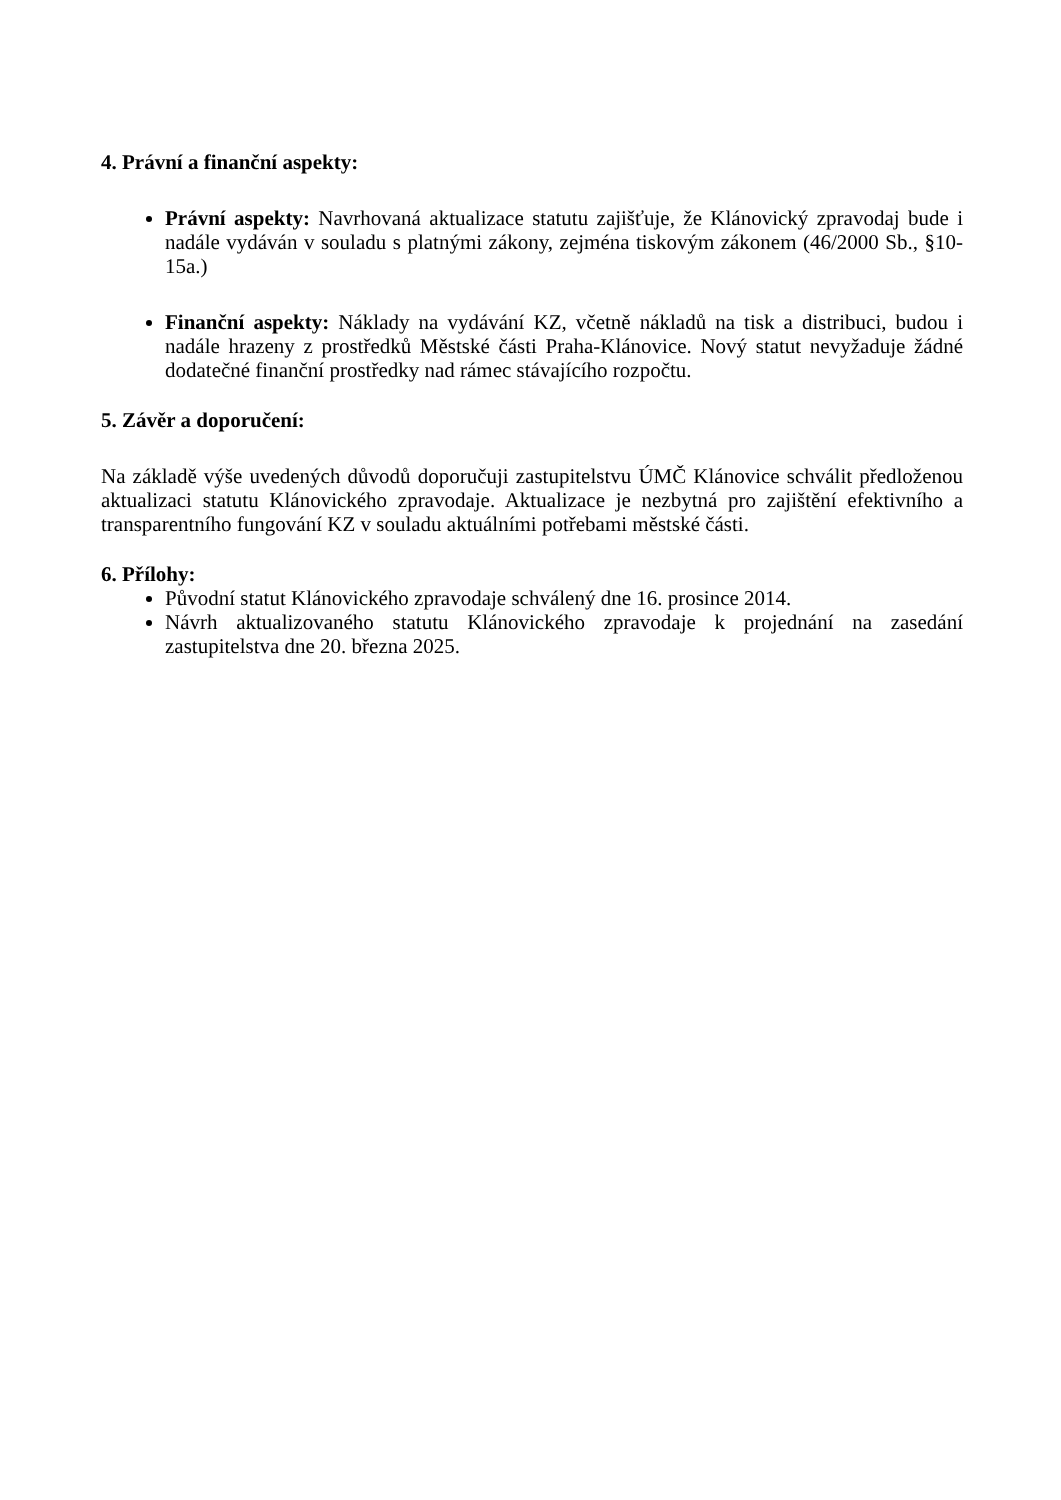4. Právní a finanční aspekty:
Právní aspekty: Navrhovaná aktualizace statutu zajišťuje, že Klánovický zpravodaj bude i nadále vydáván v souladu s platnými zákony, zejména tiskovým zákonem (46/2000 Sb., §10-15a.)
Finanční aspekty: Náklady na vydávání KZ, včetně nákladů na tisk a distribuci, budou i nadále hrazeny z prostředků Městské části Praha-Klánovice. Nový statut nevyžaduje žádné dodatečné finanční prostředky nad rámec stávajícího rozpočtu.
5. Závěr a doporučení:
Na základě výše uvedených důvodů doporučuji zastupitelstvu ÚMČ Klánovice schválit předloženou aktualizaci statutu Klánovického zpravodaje. Aktualizace je nezbytná pro zajištění efektivního a transparentního fungování KZ v souladu aktuálními potřebami městské části.
6. Přílohy:
Původní statut Klánovického zpravodaje schválený dne 16. prosince 2014.
Návrh aktualizovaného statutu Klánovického zpravodaje k projednání na zasedání zastupitelstva dne 20. března 2025.